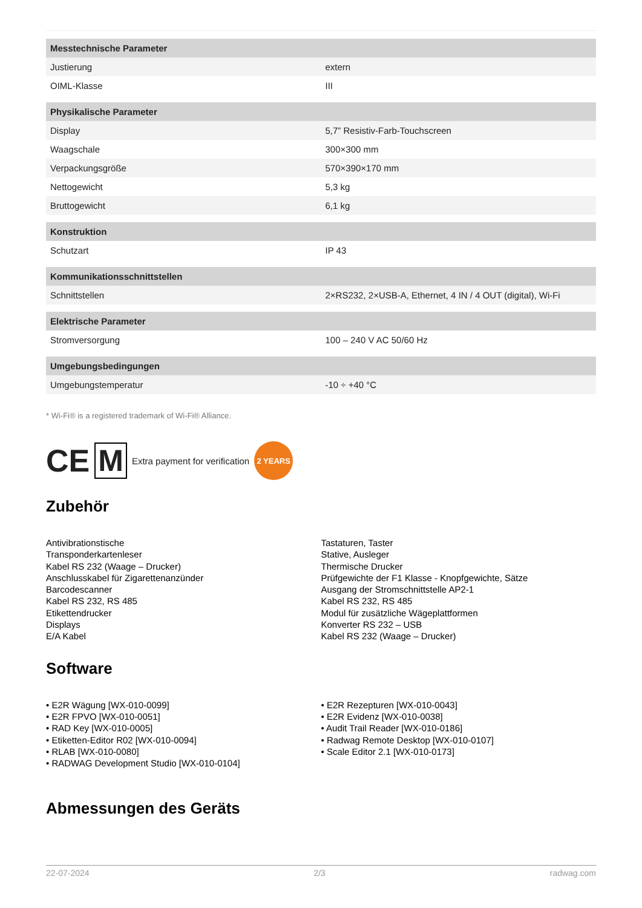| Messtechnische Parameter | |
| --- | --- |
| Justierung | extern |
| OIML-Klasse | III |
| Physikalische Parameter | |
| Display | 5,7” Resistiv-Farb-Touchscreen |
| Waagschale | 300×300 mm |
| Verpackungsgröße | 570×390×170 mm |
| Nettogewicht | 5,3 kg |
| Bruttogewicht | 6,1 kg |
| Konstruktion | |
| Schutzart | IP 43 |
| Kommunikationsschnittstellen | |
| Schnittstellen | 2×RS232, 2×USB-A, Ethernet, 4 IN / 4 OUT (digital), Wi-Fi |
| Elektrische Parameter | |
| Stromversorgung | 100 – 240 V AC 50/60 Hz |
| Umgebungsbedingungen | |
| Umgebungstemperatur | -10 ÷ +40 °C |
* Wi-Fi® is a registered trademark of Wi-Fi® Alliance.
CE M Extra payment for verification 2 YEARS
Zubehör
Antivibrationstische
Transponderkartenleser
Kabel RS 232 (Waage – Drucker)
Anschlusskabel für Zigarettenanzünder
Barcodescanner
Kabel RS 232, RS 485
Etikettendrucker
Displays
E/A Kabel
Tastaturen, Taster
Stative, Ausleger
Thermische Drucker
Prüfgewichte der F1 Klasse - Knopfgewichte, Sätze
Ausgang der Stromschnittstelle AP2-1
Kabel RS 232, RS 485
Modul für zusätzliche Wägeplattformen
Konverter RS 232 – USB
Kabel RS 232 (Waage – Drucker)
Software
• E2R Wägung [WX-010-0099]
• E2R FPVO [WX-010-0051]
• RAD Key [WX-010-0005]
• Etiketten-Editor R02 [WX-010-0094]
• RLAB [WX-010-0080]
• RADWAG Development Studio [WX-010-0104]
• E2R Rezepturen [WX-010-0043]
• E2R Evidenz [WX-010-0038]
• Audit Trail Reader [WX-010-0186]
• Radwag Remote Desktop [WX-010-0107]
• Scale Editor 2.1 [WX-010-0173]
Abmessungen des Geräts
22-07-2024 2/3 radwag.com